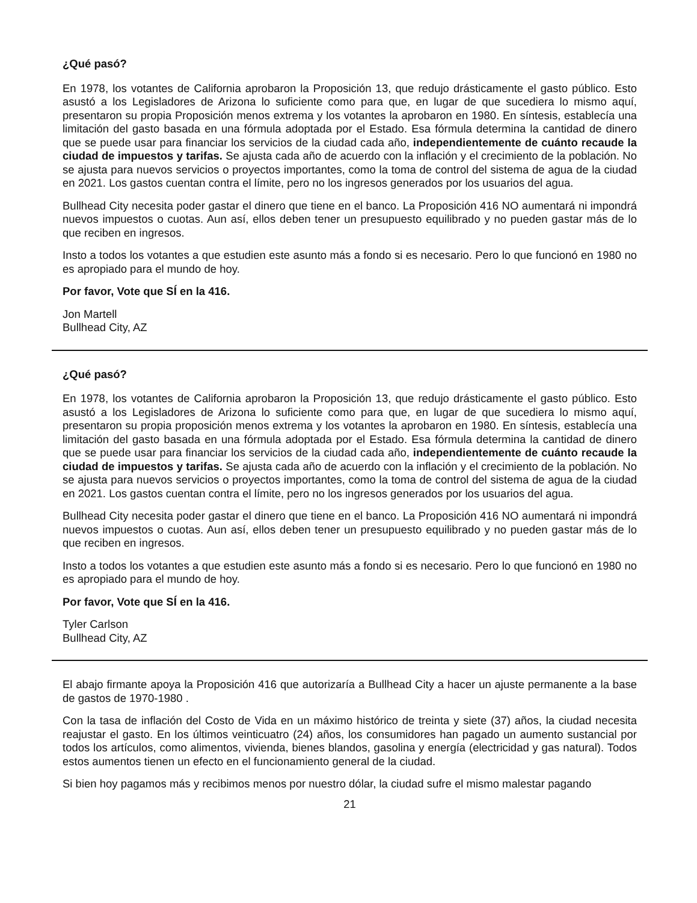¿Qué pasó?
En 1978, los votantes de California aprobaron la Proposición 13, que redujo drásticamente el gasto público. Esto asustó a los Legisladores de Arizona lo suficiente como para que, en lugar de que sucediera lo mismo aquí, presentaron su propia Proposición menos extrema y los votantes la aprobaron en 1980. En síntesis, establecía una limitación del gasto basada en una fórmula adoptada por el Estado. Esa fórmula determina la cantidad de dinero que se puede usar para financiar los servicios de la ciudad cada año, independientemente de cuánto recaude la ciudad de impuestos y tarifas. Se ajusta cada año de acuerdo con la inflación y el crecimiento de la población. No se ajusta para nuevos servicios o proyectos importantes, como la toma de control del sistema de agua de la ciudad en 2021. Los gastos cuentan contra el límite, pero no los ingresos generados por los usuarios del agua.
Bullhead City necesita poder gastar el dinero que tiene en el banco. La Proposición 416 NO aumentará ni impondrá nuevos impuestos o cuotas. Aun así, ellos deben tener un presupuesto equilibrado y no pueden gastar más de lo que reciben en ingresos.
Insto a todos los votantes a que estudien este asunto más a fondo si es necesario. Pero lo que funcionó en 1980 no es apropiado para el mundo de hoy.
Por favor, Vote que SÍ en la 416.
Jon Martell
Bullhead City, AZ
¿Qué pasó?
En 1978, los votantes de California aprobaron la Proposición 13, que redujo drásticamente el gasto público. Esto asustó a los Legisladores de Arizona lo suficiente como para que, en lugar de que sucediera lo mismo aquí, presentaron su propia proposición menos extrema y los votantes la aprobaron en 1980. En síntesis, establecía una limitación del gasto basada en una fórmula adoptada por el Estado. Esa fórmula determina la cantidad de dinero que se puede usar para financiar los servicios de la ciudad cada año, independientemente de cuánto recaude la ciudad de impuestos y tarifas. Se ajusta cada año de acuerdo con la inflación y el crecimiento de la población. No se ajusta para nuevos servicios o proyectos importantes, como la toma de control del sistema de agua de la ciudad en 2021. Los gastos cuentan contra el límite, pero no los ingresos generados por los usuarios del agua.
Bullhead City necesita poder gastar el dinero que tiene en el banco. La Proposición 416 NO aumentará ni impondrá nuevos impuestos o cuotas. Aun así, ellos deben tener un presupuesto equilibrado y no pueden gastar más de lo que reciben en ingresos.
Insto a todos los votantes a que estudien este asunto más a fondo si es necesario. Pero lo que funcionó en 1980 no es apropiado para el mundo de hoy.
Por favor, Vote que SÍ en la 416.
Tyler Carlson
Bullhead City, AZ
El abajo firmante apoya la Proposición 416 que autorizaría a Bullhead City a hacer un ajuste permanente a la base de gastos de 1970-1980 .
Con la tasa de inflación del Costo de Vida en un máximo histórico de treinta y siete (37) años, la ciudad necesita reajustar el gasto. En los últimos veinticuatro (24) años, los consumidores han pagado un aumento sustancial por todos los artículos, como alimentos, vivienda, bienes blandos, gasolina y energía (electricidad y gas natural). Todos estos aumentos tienen un efecto en el funcionamiento general de la ciudad.
Si bien hoy pagamos más y recibimos menos por nuestro dólar, la ciudad sufre el mismo malestar pagando
21